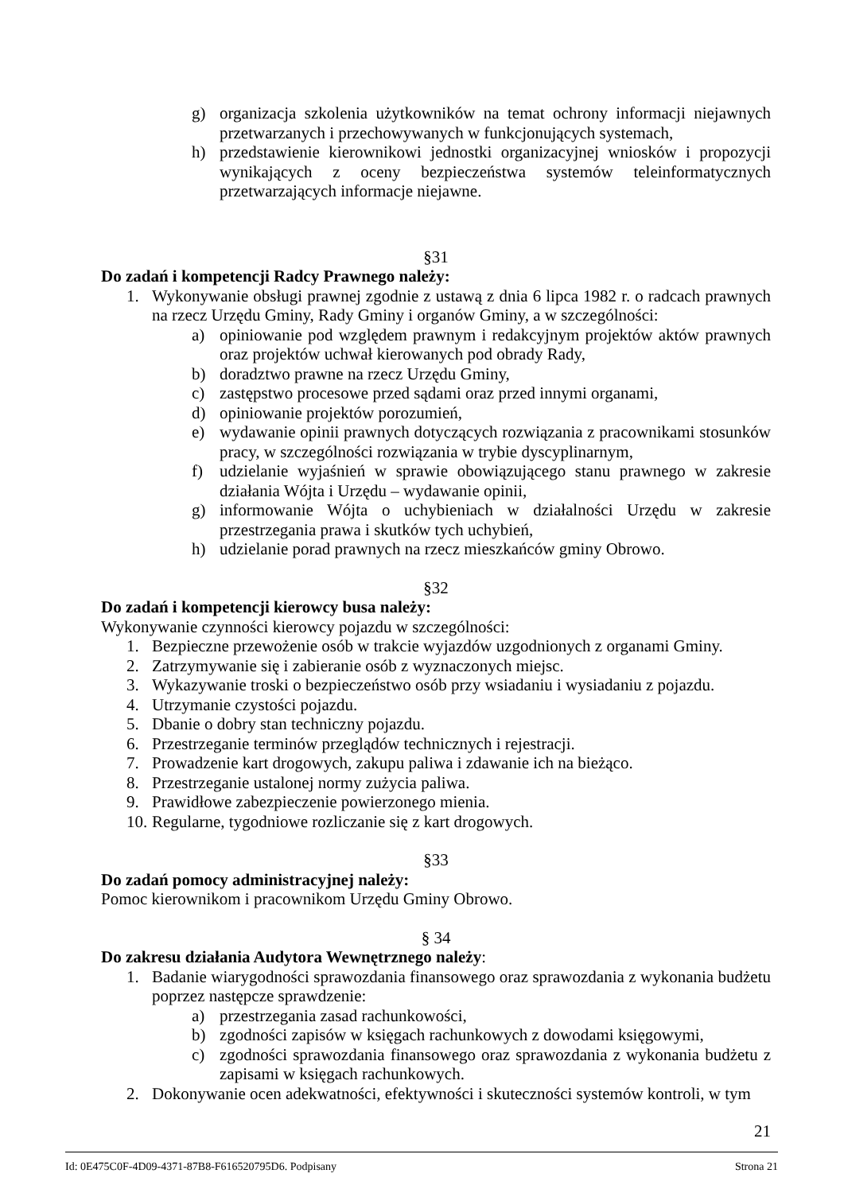g) organizacja szkolenia użytkowników na temat ochrony informacji niejawnych przetwarzanych i przechowywanych w funkcjonujących systemach,
h) przedstawienie kierownikowi jednostki organizacyjnej wniosków i propozycji wynikających z oceny bezpieczeństwa systemów teleinformatycznych przetwarzających informacje niejawne.
§31
Do zadań i kompetencji Radcy Prawnego należy:
1. Wykonywanie obsługi prawnej zgodnie z ustawą z dnia 6 lipca 1982 r. o radcach prawnych na rzecz Urzędu Gminy, Rady Gminy i organów Gminy, a w szczególności:
a) opiniowanie pod względem prawnym i redakcyjnym projektów aktów prawnych oraz projektów uchwał kierowanych pod obrady Rady,
b) doradztwo prawne na rzecz Urzędu Gminy,
c) zastępstwo procesowe przed sądami oraz przed innymi organami,
d) opiniowanie projektów porozumień,
e) wydawanie opinii prawnych dotyczących rozwiązania z pracownikami stosunków pracy, w szczególności rozwiązania w trybie dyscyplinarnym,
f) udzielanie wyjaśnień w sprawie obowiązującego stanu prawnego w zakresie działania Wójta i Urzędu – wydawanie opinii,
g) informowanie Wójta o uchybieniach w działalności Urzędu w zakresie przestrzegania prawa i skutków tych uchybień,
h) udzielanie porad prawnych na rzecz mieszkańców gminy Obrowo.
§32
Do zadań i kompetencji kierowcy busa należy:
Wykonywanie czynności kierowcy pojazdu w szczególności:
1. Bezpieczne przewożenie osób w trakcie wyjazdów uzgodnionych z organami Gminy.
2. Zatrzymywanie się i zabieranie osób z wyznaczonych miejsc.
3. Wykazywanie troski o bezpieczeństwo osób przy wsiadaniu i wysiadaniu z pojazdu.
4. Utrzymanie czystości pojazdu.
5. Dbanie o dobry stan techniczny pojazdu.
6. Przestrzeganie terminów przeglądów technicznych i rejestracji.
7. Prowadzenie kart drogowych, zakupu paliwa i zdawanie ich na bieżąco.
8. Przestrzeganie ustalonej normy zużycia paliwa.
9. Prawidłowe zabezpieczenie powierzonego mienia.
10. Regularne, tygodniowe rozliczanie się z kart drogowych.
§33
Do zadań pomocy administracyjnej należy:
Pomoc kierownikom i pracownikom Urzędu Gminy Obrowo.
§ 34
Do zakresu działania Audytora Wewnętrznego należy:
1. Badanie wiarygodności sprawozdania finansowego oraz sprawozdania z wykonania budżetu poprzez następcze sprawdzenie:
a) przestrzegania zasad rachunkowości,
b) zgodności zapisów w księgach rachunkowych z dowodami księgowymi,
c) zgodności sprawozdania finansowego oraz sprawozdania z wykonania budżetu z zapisami w księgach rachunkowych.
2. Dokonywanie ocen adekwatności, efektywności i skuteczności systemów kontroli, w tym
21
Id: 0E475C0F-4D09-4371-87B8-F616520795D6. Podpisany Strona 21